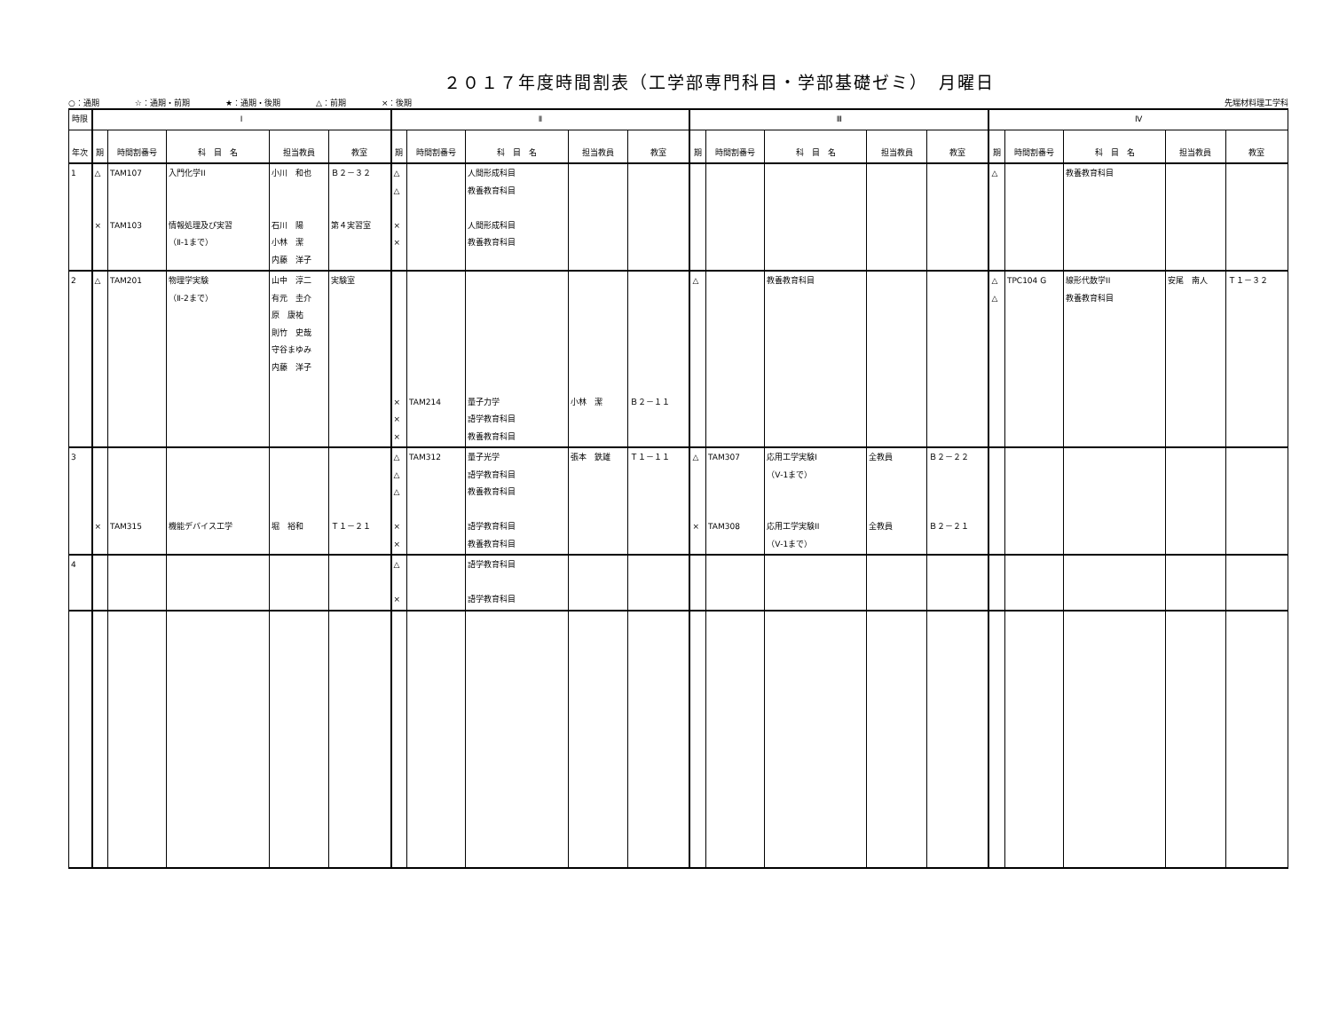２０１７年度時間割表（工学部専門科目・学部基礎ゼミ）　月曜日
○：通期 ☆：通期・前期 ★：通期・後期 △：前期 ×：後期
先端材料理工学科
| 時限 | Ⅰ | | | | | Ⅱ | | | | | Ⅲ | | | | | Ⅳ | | | | |
| --- | --- | --- | --- | --- | --- | --- | --- | --- | --- | --- | --- | --- | --- | --- | --- | --- | --- | --- | --- | --- |
| 年次 | 期 | 時間割番号 | 科 目 名 | 担当教員 | 教室 | 期 | 時間割番号 | 科 目 名 | 担当教員 | 教室 | 期 | 時間割番号 | 科 目 名 | 担当教員 | 教室 | 期 | 時間割番号 | 科 目 名 | 担当教員 | 教室 |
| 1 | △ × | TAM107 TAM103 | 入門化学II 情報処理及び実習 （Ⅱ-1まで） | 小川 和也 石川 陽 小林 潔 内藤 洋子 | Ｂ２－３２ 第４実習室 | △ △ × × | | 人間形成科目 教養教育科目 人間形成科目 教養教育科目 | | | | | | | | △ | | 教養教育科目 | | |
| 2 | △ | TAM201 | 物理学実験 （Ⅱ-2まで） | 山中 淳二 有元 圭介 原 康祐 則竹 史哉 守谷まゆみ 内藤 洋子 | 実験室 | × × × | TAM214 | 量子力学 語学教育科目 教養教育科目 | 小林 潔 | Ｂ２－１１ | △ | | 教養教育科目 | | | △ △ | TPC104 G | 線形代数学II 教養教育科目 | 安尾 南人 | Ｔ１－３２ |
| 3 | × | TAM315 | 機能デバイス工学 | 堀 裕和 | Ｔ１－２１ | △ △ △ × × | TAM312 | 量子光学 語学教育科目 教養教育科目 語学教育科目 教養教育科目 | 張本 鉄雄 | Ｔ１－１１ | △ × | TAM307 TAM308 | 応用工学実験I （Ⅴ-1まで） 応用工学実験II （Ⅴ-1まで） | 全教員 全教員 | Ｂ２－２２ Ｂ２－２１ | | | | | |
| 4 | | | | | | △ × | | 語学教育科目 語学教育科目 | | | | | | | | | | | | |